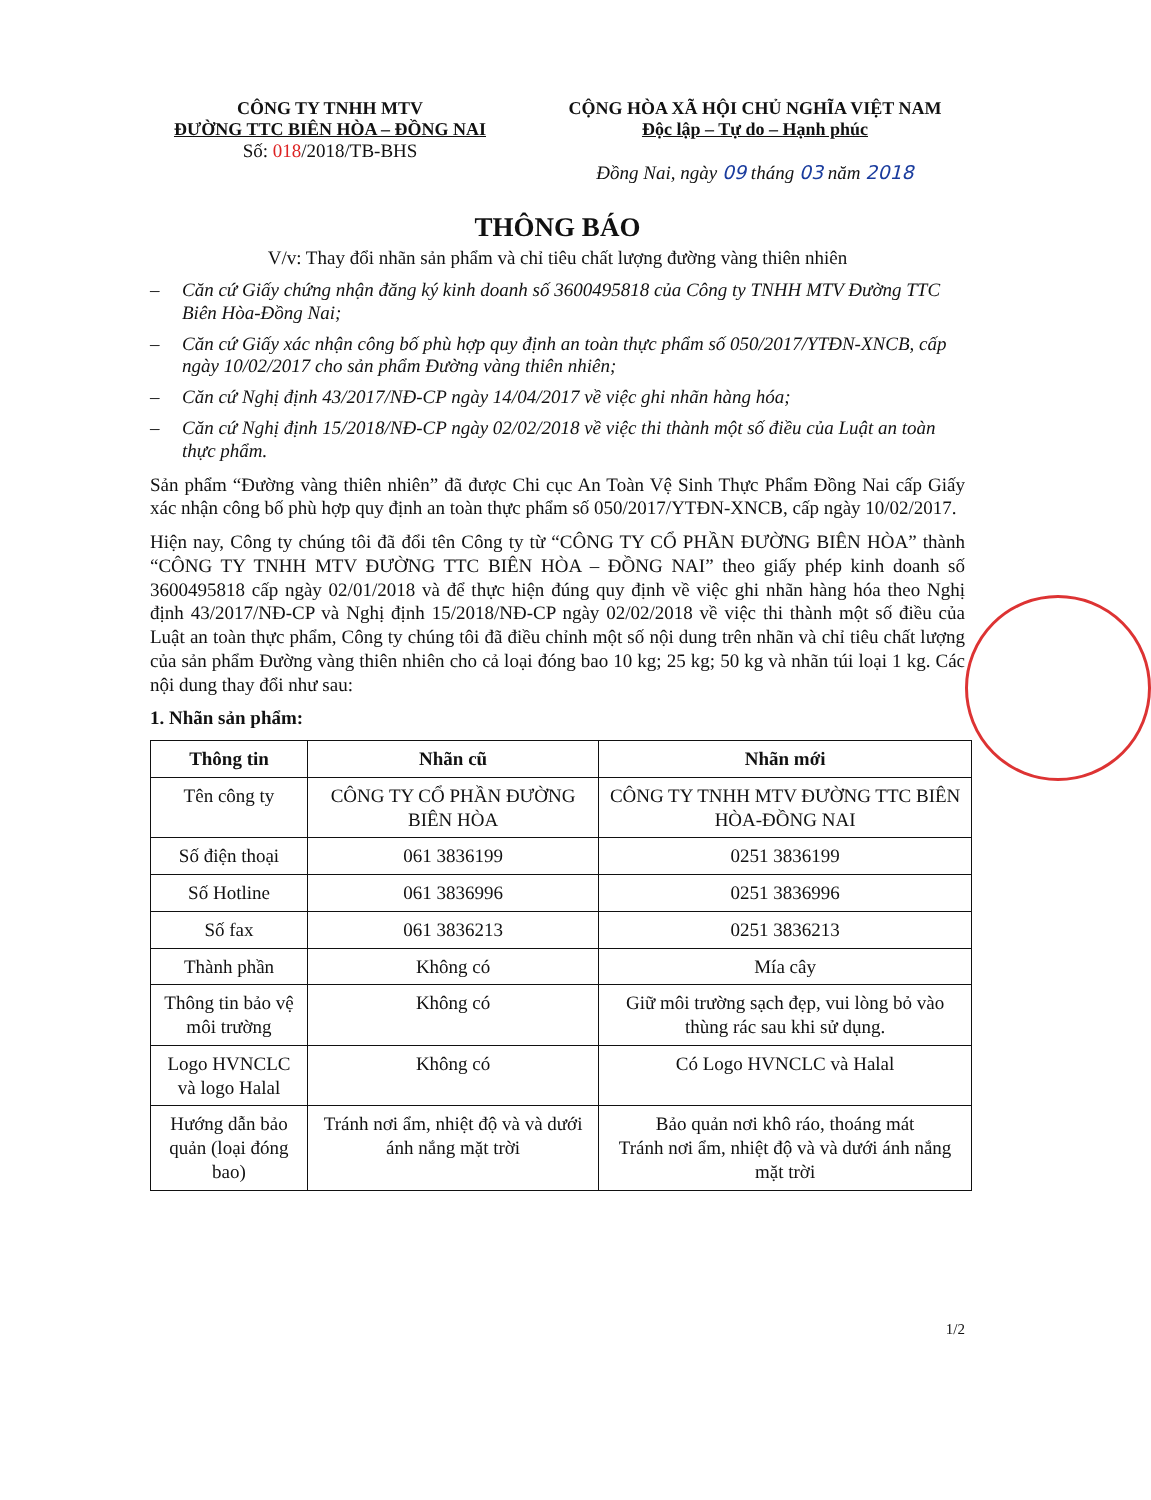CÔNG TY TNHH MTV
ĐƯỜNG TTC BIÊN HÒA – ĐỒNG NAI
Số: 018/2018/TB-BHS
CỘNG HÒA XÃ HỘI CHỦ NGHĨA VIỆT NAM
Độc lập – Tự do – Hạnh phúc
Đồng Nai, ngày 09 tháng 03 năm 2018
THÔNG BÁO
V/v: Thay đổi nhãn sản phẩm và chỉ tiêu chất lượng đường vàng thiên nhiên
– Căn cứ Giấy chứng nhận đăng ký kinh doanh số 3600495818 của Công ty TNHH MTV Đường TTC Biên Hòa-Đồng Nai;
– Căn cứ Giấy xác nhận công bố phù hợp quy định an toàn thực phẩm số 050/2017/YTĐN-XNCB, cấp ngày 10/02/2017 cho sản phẩm Đường vàng thiên nhiên;
– Căn cứ Nghị định 43/2017/NĐ-CP ngày 14/04/2017 về việc ghi nhãn hàng hóa;
– Căn cứ Nghị định 15/2018/NĐ-CP ngày 02/02/2018 về việc thi thành một số điều của Luật an toàn thực phẩm.
Sản phẩm “Đường vàng thiên nhiên” đã được Chi cục An Toàn Vệ Sinh Thực Phẩm Đồng Nai cấp Giấy xác nhận công bố phù hợp quy định an toàn thực phẩm số 050/2017/YTĐN-XNCB, cấp ngày 10/02/2017.
Hiện nay, Công ty chúng tôi đã đổi tên Công ty từ “CÔNG TY CỔ PHẦN ĐƯỜNG BIÊN HÒA” thành “CÔNG TY TNHH MTV ĐƯỜNG TTC BIÊN HÒA – ĐỒNG NAI” theo giấy phép kinh doanh số 3600495818 cấp ngày 02/01/2018 và để thực hiện đúng quy định về việc ghi nhãn hàng hóa theo Nghị định 43/2017/NĐ-CP và Nghị định 15/2018/NĐ-CP ngày 02/02/2018 về việc thi thành một số điều của Luật an toàn thực phẩm, Công ty chúng tôi đã điều chỉnh một số nội dung trên nhãn và chỉ tiêu chất lượng của sản phẩm Đường vàng thiên nhiên cho cả loại đóng bao 10 kg; 25 kg; 50 kg và nhãn túi loại 1 kg. Các nội dung thay đổi như sau:
1. Nhãn sản phẩm:
| Thông tin | Nhãn cũ | Nhãn mới |
| --- | --- | --- |
| Tên công ty | CÔNG TY CỔ PHẦN ĐƯỜNG BIÊN HÒA | CÔNG TY TNHH MTV ĐƯỜNG TTC BIÊN HÒA-ĐỒNG NAI |
| Số điện thoại | 061 3836199 | 0251 3836199 |
| Số Hotline | 061 3836996 | 0251 3836996 |
| Số fax | 061 3836213 | 0251 3836213 |
| Thành phần | Không có | Mía cây |
| Thông tin bảo vệ môi trường | Không có | Giữ môi trường sạch đẹp, vui lòng bỏ vào thùng rác sau khi sử dụng. |
| Logo HVNCLC và logo Halal | Không có | Có Logo HVNCLC và Halal |
| Hướng dẫn bảo quản (loại đóng bao) | Tránh nơi ẩm, nhiệt độ và và dưới ánh nắng mặt trời | Bảo quản nơi khô ráo, thoáng mát Tránh nơi ẩm, nhiệt độ và và dưới ánh nắng mặt trời |
1/2